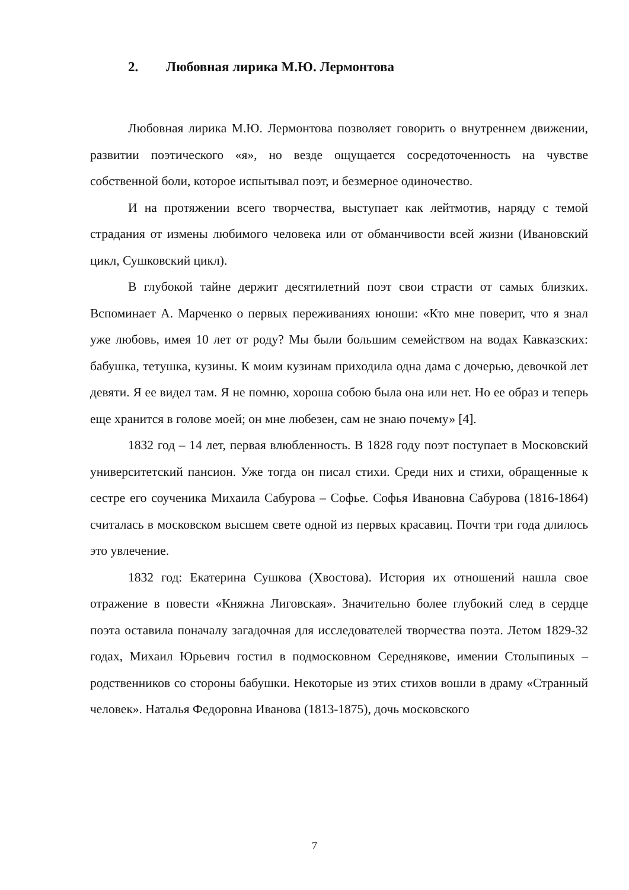2. Любовная лирика М.Ю. Лермонтова
Любовная лирика М.Ю. Лермонтова позволяет говорить о внутреннем движении, развитии поэтического «я», но везде ощущается сосредоточенность на чувстве собственной боли, которое испытывал поэт, и безмерное одиночество.
И на протяжении всего творчества, выступает как лейтмотив, наряду с темой страдания от измены любимого человека или от обманчивости всей жизни (Ивановский цикл, Сушковский цикл).
В глубокой тайне держит десятилетний поэт свои страсти от самых близких. Вспоминает А. Марченко о первых переживаниях юноши: «Кто мне поверит, что я знал уже любовь, имея 10 лет от роду? Мы были большим семейством на водах Кавказских: бабушка, тетушка, кузины. К моим кузинам приходила одна дама с дочерью, девочкой лет девяти. Я ее видел там. Я не помню, хороша собою была она или нет. Но ее образ и теперь еще хранится в голове моей; он мне любезен, сам не знаю почему» [4].
1832 год – 14 лет, первая влюбленность. В 1828 году поэт поступает в Московский университетский пансион. Уже тогда он писал стихи. Среди них и стихи, обращенные к сестре его соученика Михаила Сабурова – Софье. Софья Ивановна Сабурова (1816-1864) считалась в московском высшем свете одной из первых красавиц. Почти три года длилось это увлечение.
1832 год: Екатерина Сушкова (Хвостова). История их отношений нашла свое отражение в повести «Княжна Лиговская». Значительно более глубокий след в сердце поэта оставила поначалу загадочная для исследователей творчества поэта. Летом 1829-32 годах, Михаил Юрьевич гостил в подмосковном Середнякове, имении Столыпиных – родственников со стороны бабушки. Некоторые из этих стихов вошли в драму «Странный человек». Наталья Федоровна Иванова (1813-1875), дочь московского
7